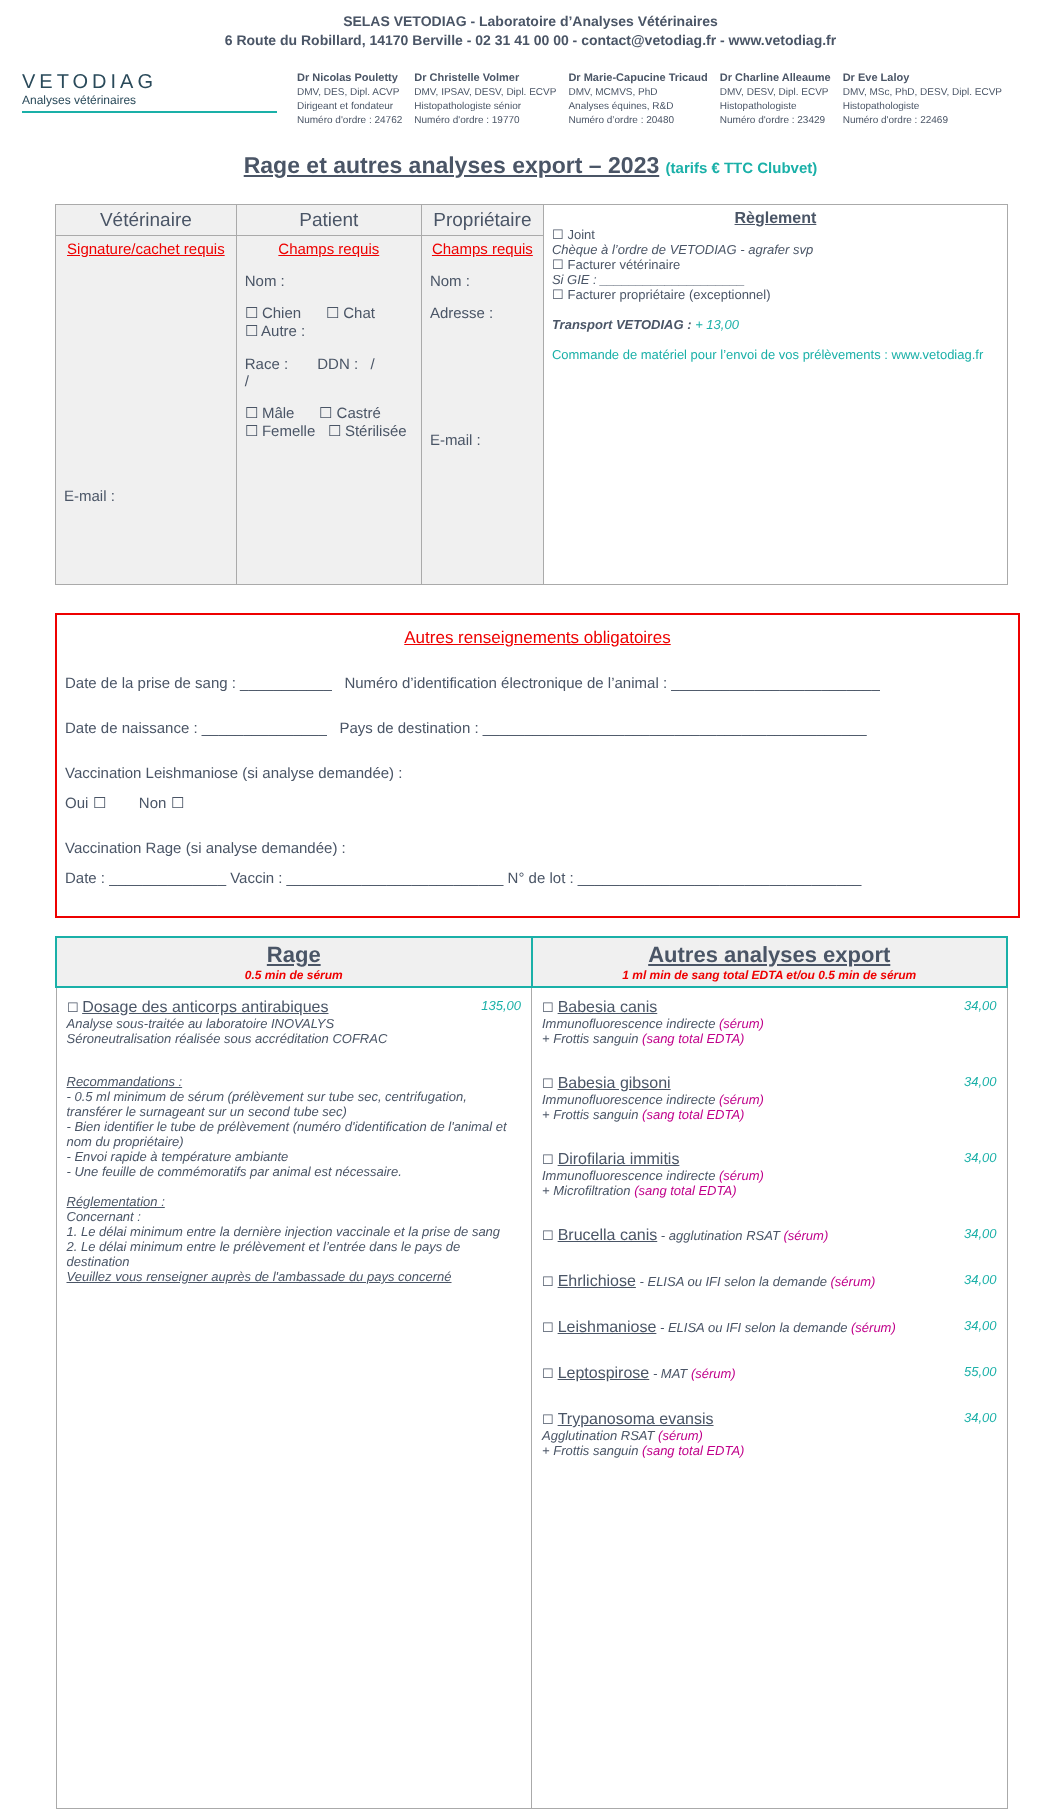SELAS VETODIAG - Laboratoire d’Analyses Vétérinaires
6 Route du Robillard, 14170 Berville - 02 31 41 00 00 - contact@vetodiag.fr - www.vetodiag.fr
VETODIAG
Analyses vétérinaires
Dr Nicolas Pouletty
DMV, DES, Dipl. ACVP
Dirigeant et fondateur
Numéro d'ordre : 24762
Dr Christelle Volmer
DMV, IPSAV, DESV, Dipl. ECVP
Histopathologiste sénior
Numéro d'ordre : 19770
Dr Marie-Capucine Tricaud
DMV, MCMVS, PhD
Analyses équines, R&D
Numéro d’ordre : 20480
Dr Charline Alleaume
DMV, DESV, Dipl. ECVP
Histopathologiste
Numéro d'ordre : 23429
Dr Eve Laloy
DMV, MSc, PhD, DESV, Dipl. ECVP
Histopathologiste
Numéro d'ordre : 22469
Rage et autres analyses export – 2023 (tarifs € TTC Clubvet)
| Vétérinaire | Patient | Propriétaire | Règlement ☐ Joint Chèque à l’ordre de VETODIAG - agrafer svp ☐ Facturer vétérinaire Si GIE : ____________________ ☐ Facturer propriétaire (exceptionnel) Transport VETODIAG : + 13,00 Commande de matériel pour l’envoi de vos prélèvements : www.vetodiag.fr |
| --- | --- | --- | --- |
| Signature/cachet requis E-mail : | Champs requis Nom : ☐ Chien ☐ Chat ☐ Autre : Race : DDN : / / ☐ Mâle ☐ Castré ☐ Femelle ☐ Stérilisée | Champs requis Nom : Adresse : E-mail : | |
Autres renseignements obligatoires
Date de la prise de sang : ___________ Numéro d’identification électronique de l’animal : _________________________
Date de naissance : _______________ Pays de destination : ______________________________________________
Vaccination Leishmaniose (si analyse demandée) :
Oui ☐ Non ☐
Vaccination Rage (si analyse demandée) :
Date : ______________ Vaccin : __________________________ N° de lot : __________________________________
| Rage 0.5 min de sérum | Autres analyses export 1 ml min de sang total EDTA et/ou 0.5 min de sérum |
| --- | --- |
| ☐ Dosage des anticorps antirabiques Analyse sous-traitée au laboratoire INOVALYS Séroneutralisation réalisée sous accréditation COFRAC 135,00 Recommandations : - 0.5 ml minimum de sérum (prélèvement sur tube sec, centrifugation, transférer le surnageant sur un second tube sec) - Bien identifier le tube de prélèvement (numéro d'identification de l'animal et nom du propriétaire) - Envoi rapide à température ambiante - Une feuille de commémoratifs par animal est nécessaire. Réglementation : Concernant : 1. Le délai minimum entre la dernière injection vaccinale et la prise de sang 2. Le délai minimum entre le prélèvement et l’entrée dans le pays de destination Veuillez vous renseigner auprès de l'ambassade du pays concerné | ☐ Babesia canis Immunofluorescence indirecte (sérum) + Frottis sanguin (sang total EDTA) 34,00 ☐ Babesia gibsoni Immunofluorescence indirecte (sérum) + Frottis sanguin (sang total EDTA) 34,00 ☐ Dirofilaria immitis Immunofluorescence indirecte (sérum) + Microfiltration (sang total EDTA) 34,00 ☐ Brucella canis - agglutination RSAT (sérum) 34,00 ☐ Ehrlichiose - ELISA ou IFI selon la demande (sérum) 34,00 ☐ Leishmaniose - ELISA ou IFI selon la demande (sérum) 34,00 ☐ Leptospirose - MAT (sérum) 55,00 ☐ Trypanosoma evansis Agglutination RSAT (sérum) + Frottis sanguin (sang total EDTA) 34,00 |